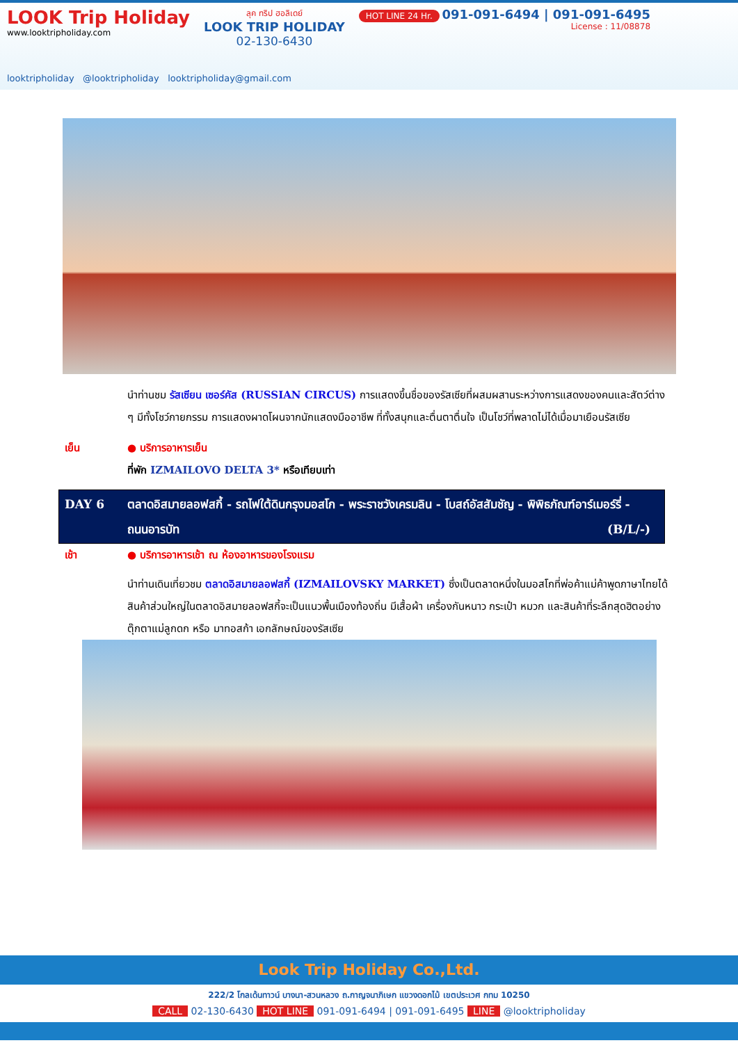LOOK Trip Holiday
www.looktripholiday.com
ลุค ทริป ฮอลิเดย์
LOOK TRIP HOLIDAY
02-130-6430
HOT LINE 24 Hr. 091-091-6494 | 091-091-6495
License : 11/08878
looktripholiday @looktripholiday looktripholiday@gmail.com
นำท่านชม รัสเซียน เซอร์คัส (RUSSIAN CIRCUS) การแสดงขึ้นชื่อของรัสเซียที่ผสมผสานระหว่างการแสดงของคนและสัตว์ต่าง ๆ มีทั้งโชว์กายกรรม การแสดงผาดโผนจากนักแสดงมืออาชีพ ที่ทั้งสนุกและตื่นตาตื่นใจ เป็นโชว์ที่พลาดไม่ได้เมื่อมาเยือนรัสเซีย
เย็น ● บริการอาหารเย็น
ที่พัก IZMAILOVO DELTA 3* หรือเทียบเท่า
DAY 6 ตลาดอิสมายลอฟสกี้ - รถไฟใต้ดินกรุงมอสโก - พระราชวังเครมลิน - โบสถ์อัสสัมชัญ - พิพิธภัณฑ์อาร์เมอร์รี่ - ถนนอารบัท (B/L/-)
เช้า ● บริการอาหารเช้า ณ ห้องอาหารของโรงแรม
นำท่านเดินเที่ยวชม ตลาดอิสมายลอฟสกี้ (IZMAILOVSKY MARKET) ซึ่งเป็นตลาดหนึ่งในมอสโกที่พ่อค้าแม่ค้าพูดภาษาไทยได้ สินค้าส่วนใหญ่ในตลาดอิสมายลอฟสกี้จะเป็นแนวพื้นเมืองท้องถิ่น มีเสื้อผ้า เครื่องกันหนาว กระเป๋า หมวก และสินค้าที่ระลึกสุดฮิตอย่าง ตุ๊กตาแม่ลูกดก หรือ มาทอสก้า เอกลักษณ์ของรัสเซีย
Look Trip Holiday Co.,Ltd.
222/2 โกลเด้นทาวน์ บางนา-สวนหลวง ถ.กาญจนาภิเษก แขวงดอกไม้ เขตประเวศ กทม 10250
CALL 02-130-6430 HOT LINE 091-091-6494 | 091-091-6495 LINE @looktripholiday